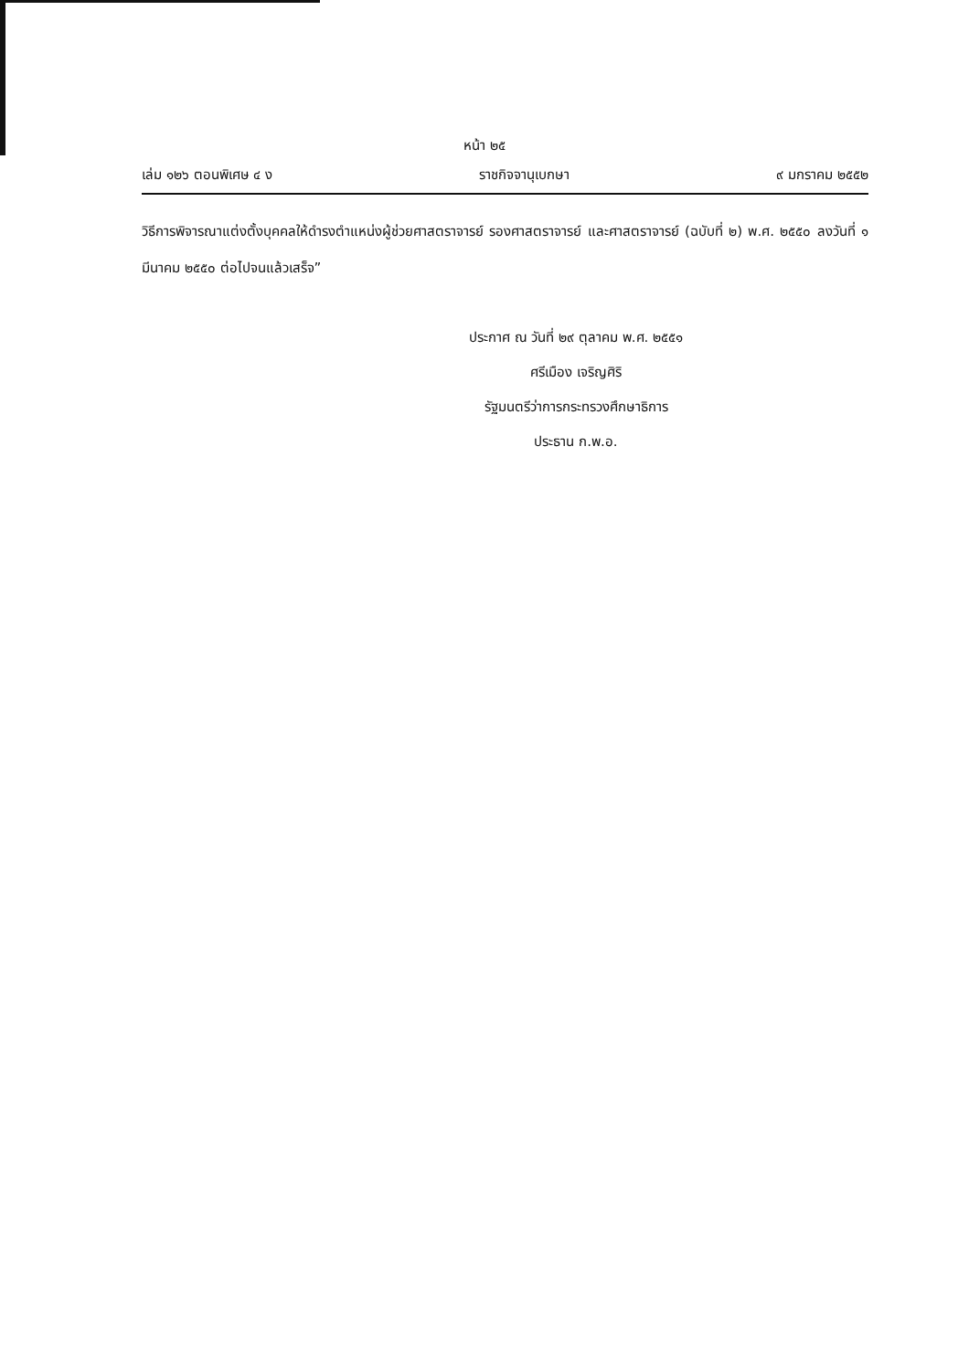หน้า ๒๕
เล่ม ๑๒๖ ตอนพิเศษ ๔ ง ราชกิจจานุเบกษา ๙ มกราคม ๒๕๕๒
วิธีการพิจารณาแต่งตั้งบุคคลให้ดำรงตำแหน่งผู้ช่วยศาสตราจารย์ รองศาสตราจารย์ และศาสตราจารย์ (ฉบับที่ ๒) พ.ศ. ๒๕๕๐ ลงวันที่ ๑ มีนาคม ๒๕๕๐ ต่อไปจนแล้วเสร็จ”
ประกาศ ณ วันที่ ๒๙ ตุลาคม พ.ศ. ๒๕๕๑
ศรีเมือง เจริญศิริ
รัฐมนตรีว่าการกระทรวงศึกษาธิการ
ประธาน ก.พ.อ.